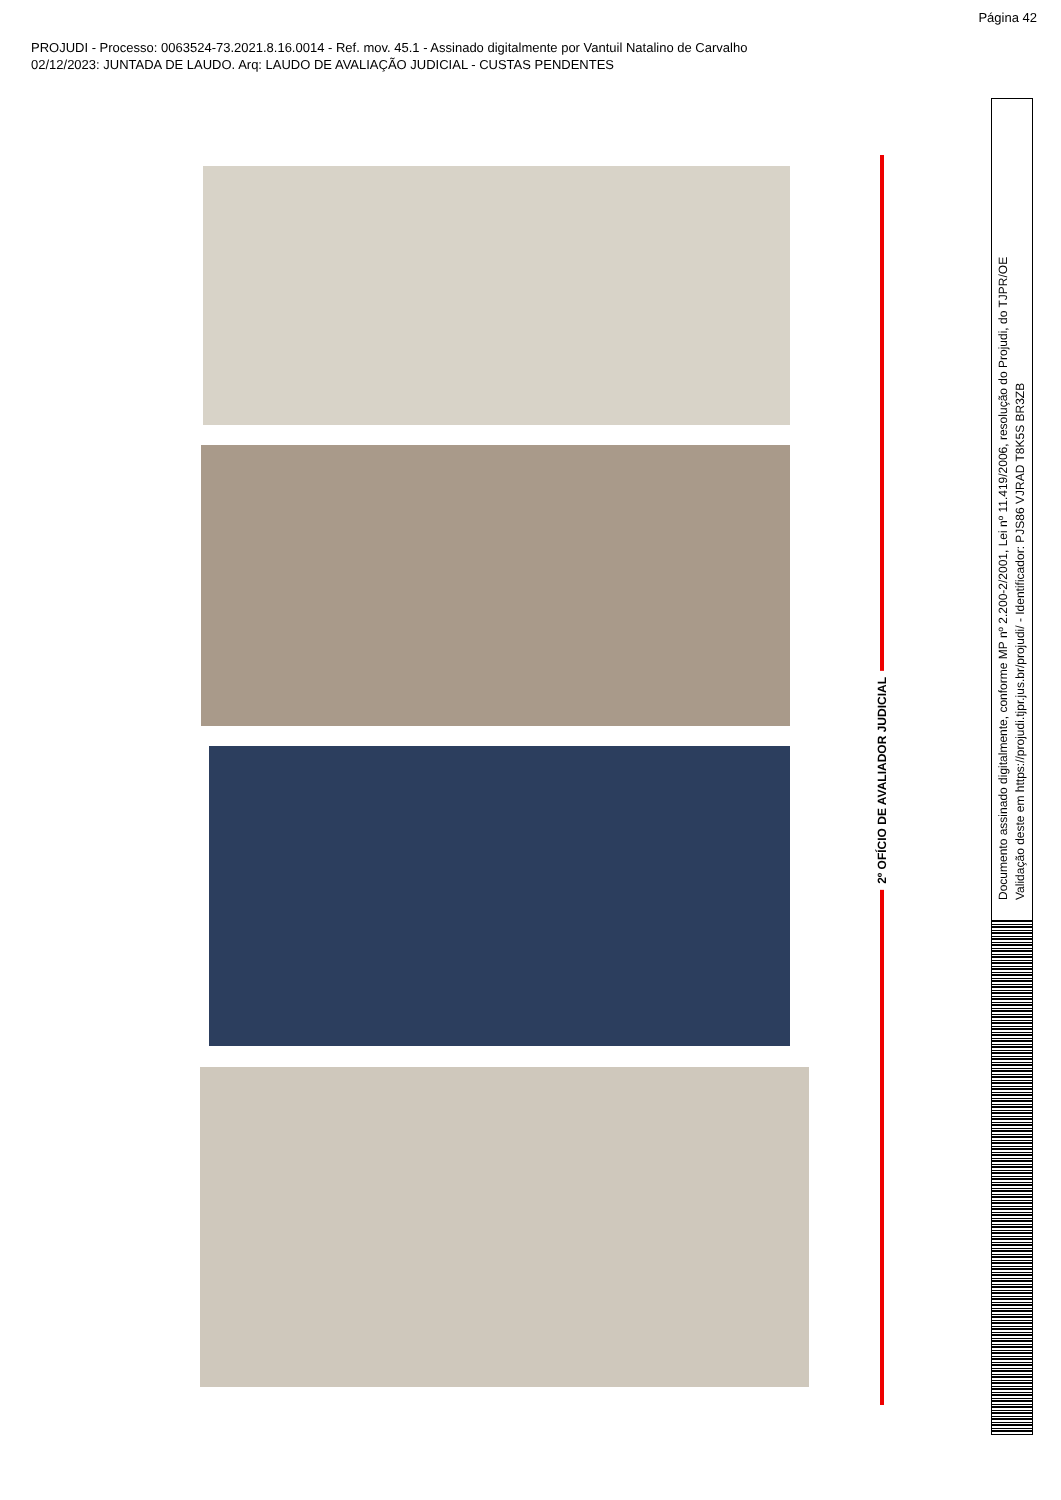Página 42
PROJUDI - Processo: 0063524-73.2021.8.16.0014 - Ref. mov. 45.1 - Assinado digitalmente por Vantuil Natalino de Carvalho
02/12/2023: JUNTADA DE LAUDO. Arq: LAUDO DE AVALIAÇÃO JUDICIAL - CUSTAS PENDENTES
2º OFÍCIO DE AVALIADOR JUDICIAL
Documento assinado digitalmente, conforme MP nº 2.200-2/2001, Lei nº 11.419/2006, resolução do Projudi, do TJPR/OE
Validação deste em https://projudi.tjpr.jus.br/projudi/ - Identificador: PJS86 VJRAD T8K5S BR3ZB